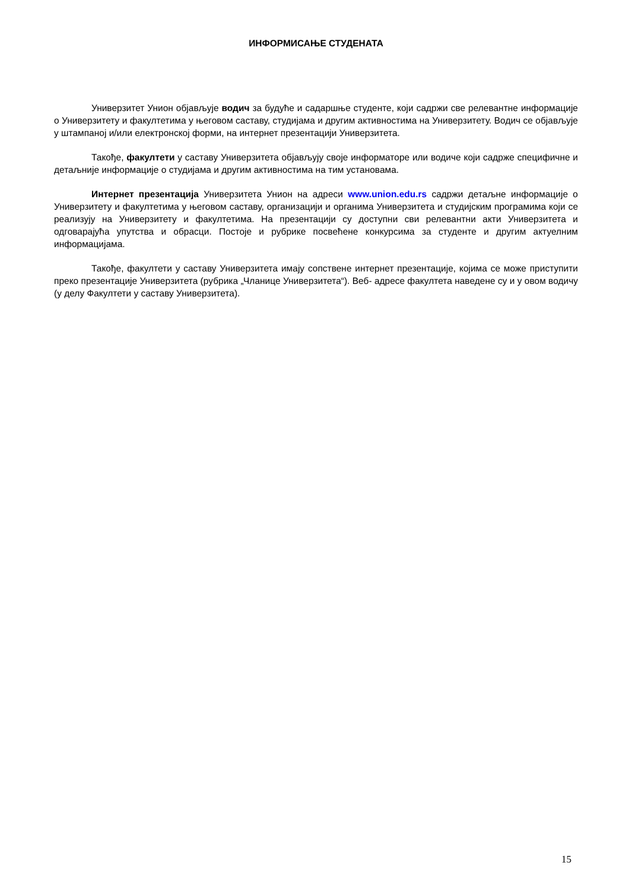ИНФОРМИСАЊЕ СТУДЕНАТА
Универзитет Унион објављује водич за будуће и садаршње студенте, који садржи све релевантне информације о Универзитету и факултетима у његовом саставу, студијама и другим активностима на Универзитету. Водич се објављује у штампаној и/или електронској форми, на интернет презентацији Универзитета.
Такође, факултети у саставу Универзитета објављују своје информаторе или водиче који садрже специфичне и детаљније информације о студијама и другим активностима на тим установама.
Интернет презентација Универзитета Унион на адреси www.union.edu.rs садржи детаљне информације о Универзитету и факултетима у његовом саставу, организацији и органима Универзитета и студијским програмима који се реализују на Универзитету и факултетима. На презентацији су доступни сви релевантни акти Универзитета и одговарајућа упутства и обрасци. Постоје и рубрике посвећене конкурсима за студенте и другим актуелним информацијама.
Такође, факултети у саставу Универзитета имају сопствене интернет презентације, којима се може приступити преко презентације Универзитета (рубрика „Чланице Универзитета“). Веб- адресе факултета наведене су и у овом водичу (у делу Факултети у саставу Универзитета).
15